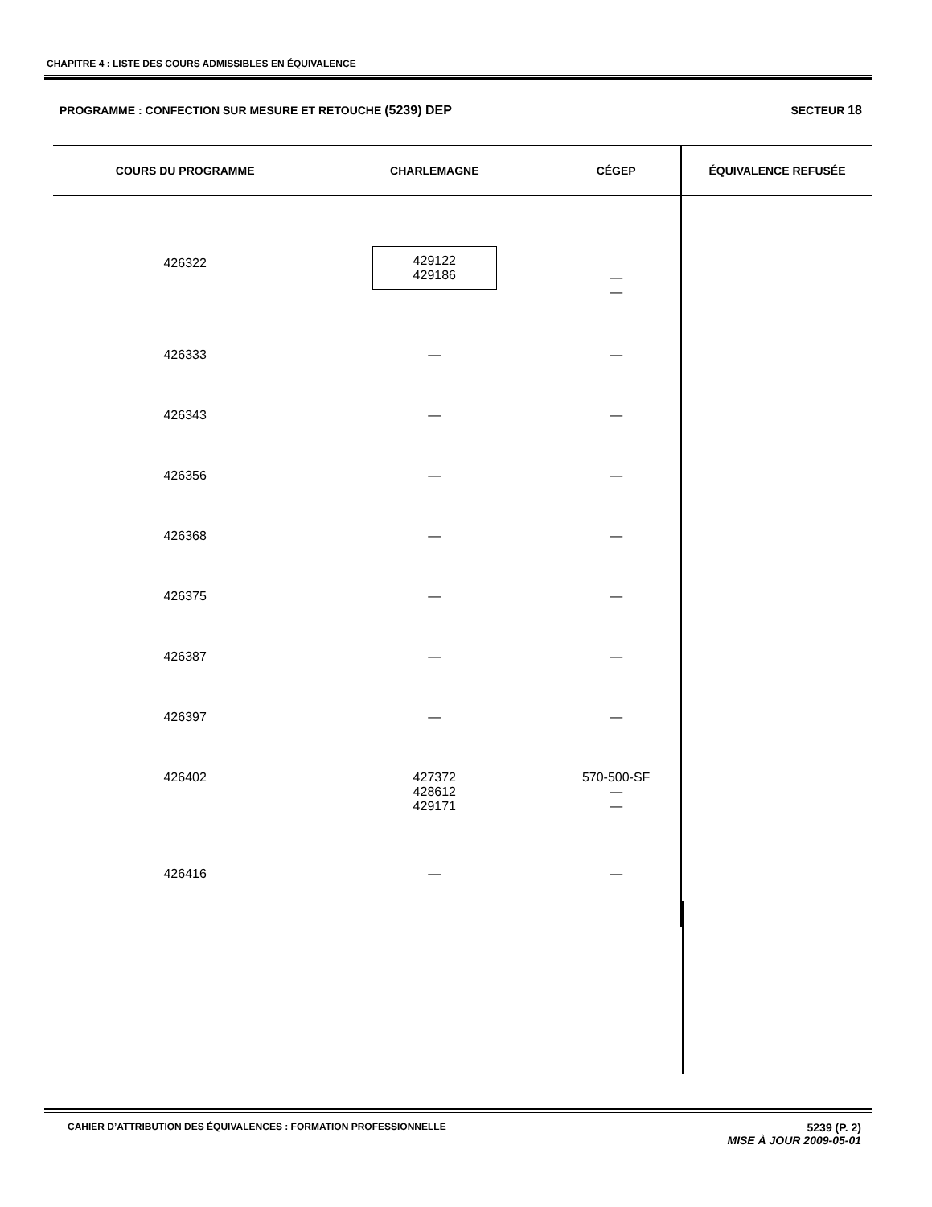CHAPITRE 4 : LISTE DES COURS ADMISSIBLES EN ÉQUIVALENCE
PROGRAMME : CONFECTION SUR MESURE ET RETOUCHE (5239) DEP SECTEUR 18
| COURS DU PROGRAMME | CHARLEMAGNE | CÉGEP | ÉQUIVALENCE REFUSÉE |
| --- | --- | --- | --- |
| 426322 | 429122 429186 | — — | |
| 426333 | — | — | |
| 426343 | — | — | |
| 426356 | — | — | |
| 426368 | — | — | |
| 426375 | — | — | |
| 426387 | — | — | |
| 426397 | — | — | |
| 426402 | 427372 428612 429171 | 570-500-SF — — | |
| 426416 | — | — | |
CAHIER D’ATTRIBUTION DES ÉQUIVALENCES : FORMATION PROFESSIONNELLE 5239 (P. 2)
MISE À JOUR 2009-05-01